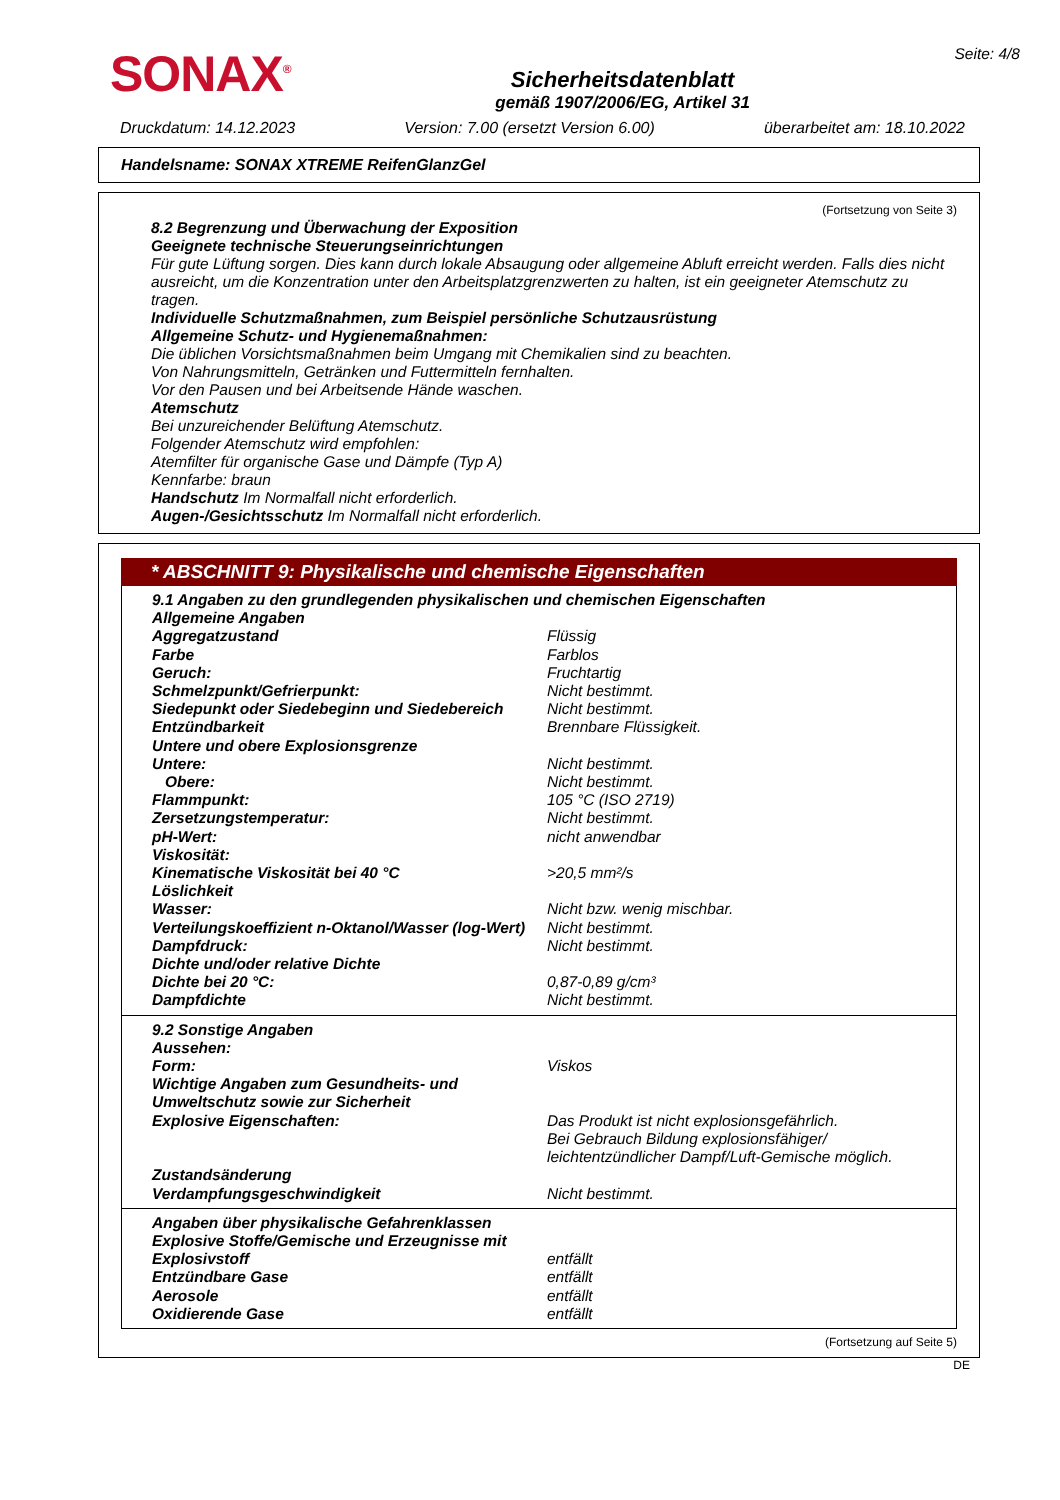SONAX<sup>®</sup>
Sicherheitsdatenblatt
gemäß 1907/2006/EG, Artikel 31
Seite: 4/8
Druckdatum: 14.12.2023 Version: 7.00 (ersetzt Version 6.00) überarbeitet am: 18.10.2022
Handelsname: SONAX XTREME ReifenGlanzGel
(Fortsetzung von Seite 3)
8.2 Begrenzung und Überwachung der Exposition
Geeignete technische Steuerungseinrichtungen
Für gute Lüftung sorgen. Dies kann durch lokale Absaugung oder allgemeine Abluft erreicht werden. Falls dies nicht ausreicht, um die Konzentration unter den Arbeitsplatzgrenzwerten zu halten, ist ein geeigneter Atemschutz zu tragen.
Individuelle Schutzmaßnahmen, zum Beispiel persönliche Schutzausrüstung
Allgemeine Schutz- und Hygienemaßnahmen:
Die üblichen Vorsichtsmaßnahmen beim Umgang mit Chemikalien sind zu beachten.
Von Nahrungsmitteln, Getränken und Futtermitteln fernhalten.
Vor den Pausen und bei Arbeitsende Hände waschen.
Atemschutz
Bei unzureichender Belüftung Atemschutz.
Folgender Atemschutz wird empfohlen:
Atemfilter für organische Gase und Dämpfe (Typ A)
Kennfarbe: braun
Handschutz Im Normalfall nicht erforderlich.
Augen-/Gesichtsschutz Im Normalfall nicht erforderlich.
* ABSCHNITT 9: Physikalische und chemische Eigenschaften
| 9.1 Angaben zu den grundlegenden physikalischen und chemischen Eigenschaften | |
| Allgemeine Angaben | |
| Aggregatzustand | Flüssig |
| Farbe | Farblos |
| Geruch: | Fruchtartig |
| Schmelzpunkt/Gefrierpunkt: | Nicht bestimmt. |
| Siedepunkt oder Siedebeginn und Siedebereich | Nicht bestimmt. |
| Entzündbarkeit | Brennbare Flüssigkeit. |
| Untere und obere Explosionsgrenze | |
| Untere: | Nicht bestimmt. |
| Obere: | Nicht bestimmt. |
| Flammpunkt: | 105 °C (ISO 2719) |
| Zersetzungstemperatur: | Nicht bestimmt. |
| pH-Wert: | nicht anwendbar |
| Viskosität: | |
| Kinematische Viskosität bei 40 °C | >20,5 mm²/s |
| Löslichkeit | |
| Wasser: | Nicht bzw. wenig mischbar. |
| Verteilungskoeffizient n-Oktanol/Wasser (log-Wert) | Nicht bestimmt. |
| Dampfdruck: | Nicht bestimmt. |
| Dichte und/oder relative Dichte | |
| Dichte bei 20 °C: | 0,87-0,89 g/cm³ |
| Dampfdichte | Nicht bestimmt. |
| 9.2 Sonstige Angaben | |
| Aussehen: | |
| Form: | Viskos |
| Wichtige Angaben zum Gesundheits- und Umweltschutz sowie zur Sicherheit | |
| Explosive Eigenschaften: | Das Produkt ist nicht explosionsgefährlich. Bei Gebrauch Bildung explosionsfähiger/ leichtentzündlicher Dampf/Luft-Gemische möglich. |
| Zustandsänderung | |
| Verdampfungsgeschwindigkeit | Nicht bestimmt. |
| Angaben über physikalische Gefahrenklassen | |
| Explosive Stoffe/Gemische und Erzeugnisse mit Explosivstoff | entfällt |
| Entzündbare Gase | entfällt |
| Aerosole | entfällt |
| Oxidierende Gase | entfällt |
(Fortsetzung auf Seite 5)
DE